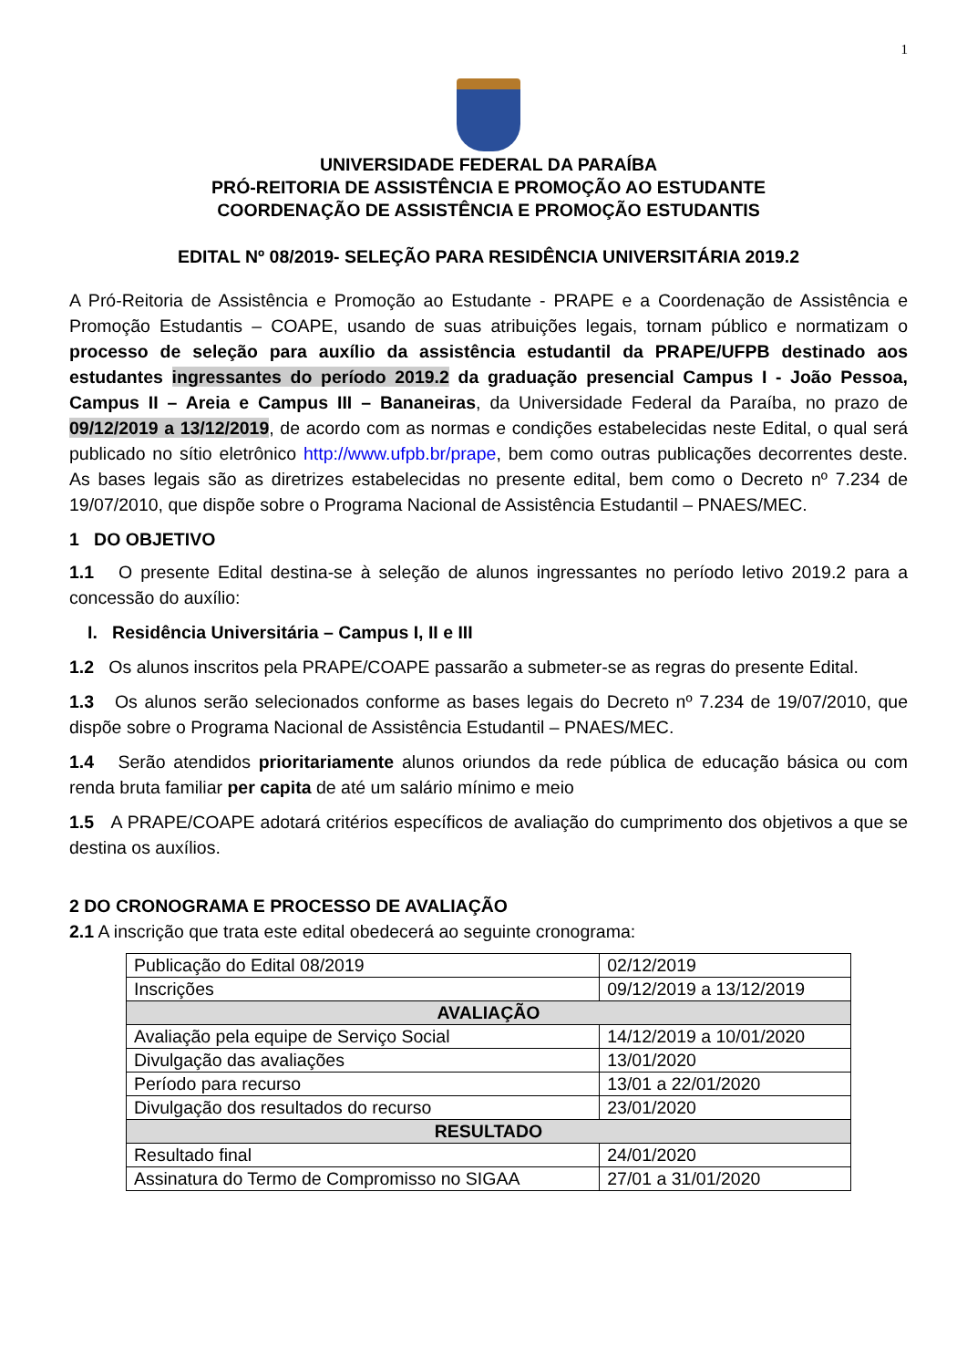1
UNIVERSIDADE FEDERAL DA PARAÍBA
PRÓ-REITORIA DE ASSISTÊNCIA E PROMOÇÃO AO ESTUDANTE
COORDENAÇÃO DE ASSISTÊNCIA E PROMOÇÃO ESTUDANTIS
EDITAL Nº 08/2019- SELEÇÃO PARA RESIDÊNCIA UNIVERSITÁRIA 2019.2
A Pró-Reitoria de Assistência e Promoção ao Estudante - PRAPE e a Coordenação de Assistência e Promoção Estudantis – COAPE, usando de suas atribuições legais, tornam público e normatizam o processo de seleção para auxílio da assistência estudantil da PRAPE/UFPB destinado aos estudantes ingressantes do período 2019.2 da graduação presencial Campus I - João Pessoa, Campus II – Areia e Campus III – Bananeiras, da Universidade Federal da Paraíba, no prazo de 09/12/2019 a 13/12/2019, de acordo com as normas e condições estabelecidas neste Edital, o qual será publicado no sítio eletrônico http://www.ufpb.br/prape, bem como outras publicações decorrentes deste. As bases legais são as diretrizes estabelecidas no presente edital, bem como o Decreto nº 7.234 de 19/07/2010, que dispõe sobre o Programa Nacional de Assistência Estudantil – PNAES/MEC.
1 DO OBJETIVO
1.1 O presente Edital destina-se à seleção de alunos ingressantes no período letivo 2019.2 para a concessão do auxílio:
I. Residência Universitária – Campus I, II e III
1.2 Os alunos inscritos pela PRAPE/COAPE passarão a submeter-se as regras do presente Edital.
1.3 Os alunos serão selecionados conforme as bases legais do Decreto nº 7.234 de 19/07/2010, que dispõe sobre o Programa Nacional de Assistência Estudantil – PNAES/MEC.
1.4 Serão atendidos prioritariamente alunos oriundos da rede pública de educação básica ou com renda bruta familiar per capita de até um salário mínimo e meio
1.5 A PRAPE/COAPE adotará critérios específicos de avaliação do cumprimento dos objetivos a que se destina os auxílios.
2 DO CRONOGRAMA E PROCESSO DE AVALIAÇÃO
2.1 A inscrição que trata este edital obedecerá ao seguinte cronograma:
| Publicação do Edital 08/2019 | 02/12/2019 |
| Inscrições | 09/12/2019 a 13/12/2019 |
| AVALIAÇÃO | |
| Avaliação pela equipe de Serviço Social | 14/12/2019 a 10/01/2020 |
| Divulgação das avaliações | 13/01/2020 |
| Período para recurso | 13/01 a 22/01/2020 |
| Divulgação dos resultados do recurso | 23/01/2020 |
| RESULTADO | |
| Resultado final | 24/01/2020 |
| Assinatura do Termo de Compromisso no SIGAA | 27/01 a 31/01/2020 |